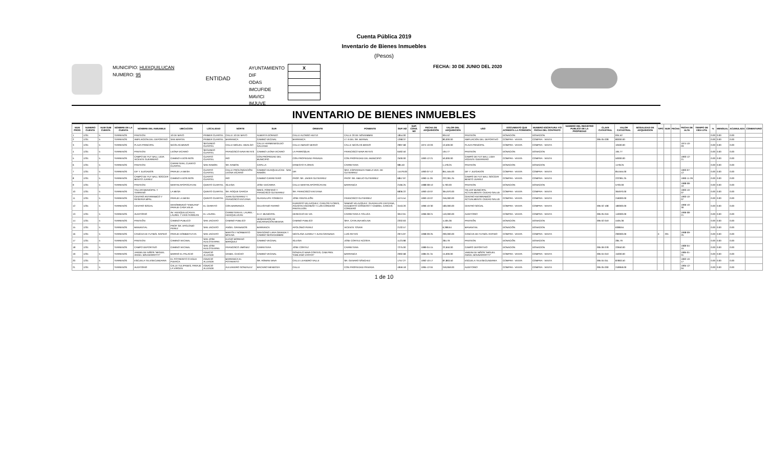Cuenta Pública 2019
Inventario de Bienes Inmuebles
(Pesos)
MUNICIPIO: HUIXQUILUCAN
NUMERO: 95
ENTIDAD
| AYUNTAMIENTO | X |
| DIF | |
| ODAS | |
| IMCUFIDE | |
| MAVICI | |
| IMJUVE | |
FECHA: 30 DE JUNIO DEL 2020
INVENTARIO DE BIENES INMUEBLES
| NUM PROG | NUMERO CUENTA | NUM SUB CUENTA | NOMBRE DE LA CUENTA | NOMBRE DEL INMUEBLE | UBICACION | LOCALIDAD | NORTE | SUR | ORIENTE | PONIENTE | SUP. M2 | SUP. CONS. M2 | FECHA DE ADQUISICIÓN | VALOR DEL ADQUISICION | USO | DOCUMENTO QUE ACREDITA LA POSESION | NUMERO ESCRITURA Y/O FECHA DEL CONTRATO | NUMERO DEL REGISTRO PUBLICO DE LA PROPIEDAD | CLAVE CATASTRAL | VALOR CATASTRAL | MODALIDAD DE ADQUISICION | TIPO | NUM | FECHA | FECHA DE ALTA | TIEMPO DE VIDA UTIL | % | MENSUAL | ACUMULADA | COMENTARIO |
| --- | --- | --- | --- | --- | --- | --- | --- | --- | --- | --- | --- | --- | --- | --- | --- | --- | --- | --- | --- | --- | --- | --- | --- | --- | --- | --- | --- | --- | --- | --- |
| 1 | 1231 | 5 | TERRENOS | PANTEON | 10 DE MAYO | PRIMER CUARTEL | CALLE 10 DE MAYO | ALBERTA DORADO | CALLE ALONSO HUITZI | CALLE 20 DE NOVIEMBRE | 1854.00 | | | 934.52 | PANTEON | DONACION | DONACION | | | 934.52 | | | | | | | 0.00 | 0.00 | 0.00 | |
| 2 | 1231 | 5 | TERRENOS | AMPLIACION DEL DEPORTIVO | SAN MARTIN | PRIMER CUARTEL | BARRANCA | CAMINO VECINAL | BARRANCA | LT. 6 DEL SR. BERNAL | 1268.37 | | | 80,000.00 | AMPLIACION DEL DEPORTIVO | COMPRA - VENTA | COMPRA - VENTA | | 095 05 028 | 80000.00 | | | | | | | 0.00 | 0.00 | 0.00 | |
| 3 | 1231 | 5 | TERRENOS | PLAZA PRINCIPAL | NICOLAS BRAVO | SEGUNDO CUARTEL | CALLE MIGUEL HIDALGO | CALLE HERMENEGILDO GALEANA | CALLE AMADO NERVO | CALLE NICOLAS BRAVO | 2997.68 | | 1974-10-03 | 10,500.00 | PLAZA PRINCIPAL | COMPRA - VENTA | COMPRA - VENTA | | | 10500.00 | | | | | 1974-10-03 | | 0.00 | 0.00 | 0.00 | |
| 4 | 1231 | 5 | TERRENOS | PANTEON | LEONA VICARIO | SEGUNDO CUARTEL | FRANCISCO NAVA REYES | CAMINO LEONA VICARIO | LA PARROQUIA | FRANCISCO NAVA REYES | 6492.50 | | | 194.77 | PANTEON | DONACION | DONACION | | | 194.77 | | | | | | | 0.00 | 0.00 | 0.00 | |
| 5 | 1231 | 5 | TERRENOS | CAMPO DE FUT BALL LIDIA VICENTE GUERRERO | CAMINO A DOS RIOS | CUARTO CUARTEL | RIO | CON PROPIEDAD DEL MUNICIPIO | CON PROPIEDAD PRIVADA | CON PROPIEDAD DEL MUNICIPIO | 2500.00 | | 1993-12-21 | 50,000.00 | CAMPO DE FUT BALL LIDIA VICENTE GUERRERO | COMPRA - VENTA | COMPRA - VENTA | | | 50000.00 | | | | | 1993-12-21 | | 0.00 | 0.00 | 0.00 | |
| 6 | 1231 | 5 | TERRENOS | PANTEON | CARRETERA, CUARTO CUARTEL | SAN RAMON | SR. RAMON | CAPILLA | ERNESTO FLORES | CARRETERA | 985.50 | | | 1,478.25 | PANTEON | DONACION | DONACION | | | 1478.25 | | | | | | | 0.00 | 0.00 | 0.00 | |
| 7 | 1231 | 5 | TERRENOS | DIF Y JUZGADOS | PARAJE LA MESA | CUARTO CUARTEL | CALLE PROLONGACIÓN LEONA VICARIO | CAMINO HUIXQUILUCAN - SAN RAMON | DIF. | SRA. ESPERANZA FABELA VDA. DE GUTIERREZ | 14479.00 | | 1993-07-12 | 851,555.00 | DIF Y JUZGADOS | COMPRA - VENTA | COMPRA - VENTA | | | 851555.00 | | | | | 1993-07-12 | | 0.00 | 0.00 | 0.00 | |
| 8 | 1231 | 5 | TERRENOS | CAMPO DE FUT BALL SOCCER BENITO JUAREZ | CAMINO A DOS RIOS | CUARTO CUARTEL | RIO | CAMINO CARRETERO | PROP. SR. JAVIER GUTIERREZ | PROP. SR. ABELIO GUTIERREZ | 6857.97 | | 1990-11-26 | 222,391.25 | CAMPO DE FUT BALL SOCCER BENITO JUAREZ | COMPRA - VENTA | COMPRA - VENTA | | | 222391.25 | | | | | 1990-11-26 | | 0.00 | 0.00 | 0.00 | |
| 9 | 1231 | 5 | TERRENOS | PANTEON | MARTIN APOPOCATZIN | QUINTO CUARTEL | IGLESIA | JOSE VIZCARRA | CALLE MARTIN APOPOCATZIN | BARRANCA | 2166.25 | | 1988-08-10 | 5,700.00 | PANTEON | DONACION | DONACION | | | 5700.00 | | | | | 1988-08-10 | | 0.00 | 0.00 | 0.00 | |
| 10 | 1231 | 5 | TERRENOS | TALLER MUNICIPAL Y TERRENO | LA MESA | QUINTO CUARTEL | SR. ROQUE GARCIA | SRES. PORFIRIO Y FRANCISCO GUTIERREZ | SR. FRANCISCO ENTZANA | | 6836.22 | | 1993-10-07 | 364,970.00 | TALLER MUNICIPAL ACTUALMENTE CIUDAD SALUD | COMPRA - VENTA | COMPRA - VENTA | | | 364970.00 | | | | | 1993-10-07 | | 0.00 | 0.00 | 0.00 | |
| 11 | 1231 | 5 | TERRENOS | CENTRO ANTIRRABICO Y RESERVA MPAL. | PARAJE LA MESA | QUINTO CUARTEL | JUAN GUTIERREZ Y FRANCISCO ENTZANA | GUADALUPE FONSECA | JOSE PANTELEÓN | FRANCISCO GUTIERREZ | 4474.54 | | 1993-10-07 | 246,000.00 | CENTRO ANTIRRABICO ACTUALMENTE CIUDAD SALUD | COMPRA - VENTA | COMPRA - VENTA | | | 246000.00 | | | | | 1993-10-07 | | 0.00 | 0.00 | 0.00 | |
| 12 | 1231 | 5 | TERRENOS | CENTRO SOCIAL | DENOMINADO "ENDUANI" PARAJE CASA VIEJA | EL CERRITO | CON BARRANCA | CELESTINO FIERRO | EVARISTO VELAZQUEZ, CARLOS FLORES, AGUSTIN ESCOBAR Y LUIS CORDERO PANTELEON | SABINO VELAZQUEZ, GUADALUPE ENTZANA, EDILBERTO CORDERO Y GABRIEL CARCES CORDERO | 3153.20 | | 1996-10-30 | 180,000.00 | CENTRO SOCIAL | COMPRA - VENTA | COMPRA - VENTA | | 095 02 108 | 180000.00 | | | | | 1996-10-30 | | 0.00 | 0.00 | 0.00 | |
| 13 | 1231 | 5 | TERRENOS | AUDITORIO | AV. HUIXQUILUCAN EL LAUREL Y VIAS FERREAS | EL LAUREL | CARRETERA EL LAUREL - HUIXQUILUCAN | D.I.F. MUNICIPAL | DERECHO DE VIA | CARRETERA A TOLUCA | 3012.91 | | 1996-08-21 | 140,000.00 | AUDITORIO | COMPRA - VENTA | COMPRA - VENTA | | 095 05 016 | 140000.00 | | | | | 1996-08-21 | | 0.00 | 0.00 | 0.00 | |
| 14 | 1231 | 5 | TERRENOS | PANTEÓN | CAMINO PUBLICO | SAN JACINTO | CAMINO PUBLICO | HEREDEROS DE ENCARNACIÓN MEDINA | CAMINO PUBLICO | SRA. CATALINA MOLINA | 2202.63 | | | 4,405.36 | PANTEÓN | DONACION | DONACION | | 095 02 019 | 4405.36 | | | | | | | 0.00 | 0.00 | 0.00 | |
| 15 | 1231 | 5 | TERRENOS | MANANTIAL | PROP. SR. APOLONIO PEREZ | SAN JACINTO | ANGEL GRANADOS | BARRANCA | APOLONIO PEREZ | VICENTE TOVAR | 2132.57 | | | 6,398.64 | MANANTIAL | DONACIÓN | DONACION | | | 6398.64 | | | | | | | 0.00 | 0.00 | 0.00 | |
| 16 | 1231 | 5 | TERRENOS | CANCHA DE FUTBOL RAPIDO | PARAJE DOMBIDTUTZA | SAN JACINTO | MARTÍN Y NORBERTO MOLINA | GREGORIO LARA GRANDA Y CAMINO SERVIDUMBRE | NICOLASA JUAREZ Y JUAN GRANADA | LUIS REYES | 2974.97 | | 1998-09-25 | 290,000.00 | CANCHA DE FUTBOL RAPIDO | COMPRA - VENTA | COMPRA - VENTA | | | 290000.00 | | E | 201 | | 1998-09-25 | | 0.00 | 0.00 | 0.00 | |
| 17 | 1231 | 5 | TERRENOS | PANTEON | CAMINO VECINAL | SAN JOSE HUILOTEAPAN | ELIGIO MORENO MARQUEZ | CAMINO VECINAL | IGLESIA | JOSE CORTEZ ACOSTA | 1123.98 | | | 284.79 | PANTEON | DONACIÓN | DONACION | | | 284.79 | | | | | | | 0.00 | 0.00 | 0.00 | |
| 18 | 1231 | 5 | TERRENOS | CAMPO DEPORTIVO | CAMINO VECINAL | SAN JOSE HUILOTEAPAN | FRANCISCO JIMÉNEZ | CARRETERA | JOSE CORTEZ | CARRETERA | 7275.00 | | 1989-04-15 | 22,650.00 | CAMPO DEPORTIVO | DONACION | DONACION | | 095 06 078 | 22650.00 | | | | | 1989-04-15 | | 0.00 | 0.00 | 0.00 | |
| 19 | 1231 | 5 | TERRENOS | JARDIN DE NIÑOS "MIGUEL ANGEL BOUNARROTTI" | BARRIO EL PALACIO | IGNACIO ALLENDE | DANIEL CHICHO | CAMINO VECINAL | GONZALO NAVA CORTES, CAM.PRIV. "EMILIANO ZAPATA" | BARRANCA | 2092.68 | | 1985-01-31 | 15,000.00 | JARDIN DE NIÑOS "MIGUEL ANGEL BOUNARROTTI" | COMPRA - VENTA | COMPRA - VENTA | | 095 04 010 | 15000.00 | | | | | 1985-01-31 | | 0.00 | 0.00 | 0.00 | |
| 20 | 1231 | 5 | TERRENOS | ESCUELA TELESECUNDARIA | EL POTRERITO O AGUA PUERCA | IGNACIO ALLENDE | BARRANCA EL POTRERITO | SR. ROMAN NAVA | CALLE LEANDRO VALLE | SR. GENARO SÁNCHEZ | 1757.27 | | 1992-10-17 | 87,863.50 | ESCUELA TELESECUNDARIA | COMPRA - VENTA | COMPRA - VENTA | | 095 04 011 | 87863.50 | | | | | 1992-10-17 | | 0.00 | 0.00 | 0.00 | |
| 21 | 1231 | 5 | TERRENOS | AUDITORIO | CALLE TULIPANES, PARAJE LA VIRGEN | IGNACIO ALLENDE | ALEJANDRO GONZALEZ | MACARIO MENDOZA | CALLE | CON PROPIEDAD PRIVADA | 4959.18 | | 1995-12-04 | 249,959.00 | AUDITORIO | COMPRA - VENTA | COMPRA - VENTA | | 095 05 030 | 249959.00 | | | | | 1995-12-04 | | 0.00 | 0.00 | 0.00 | |
1 de 10